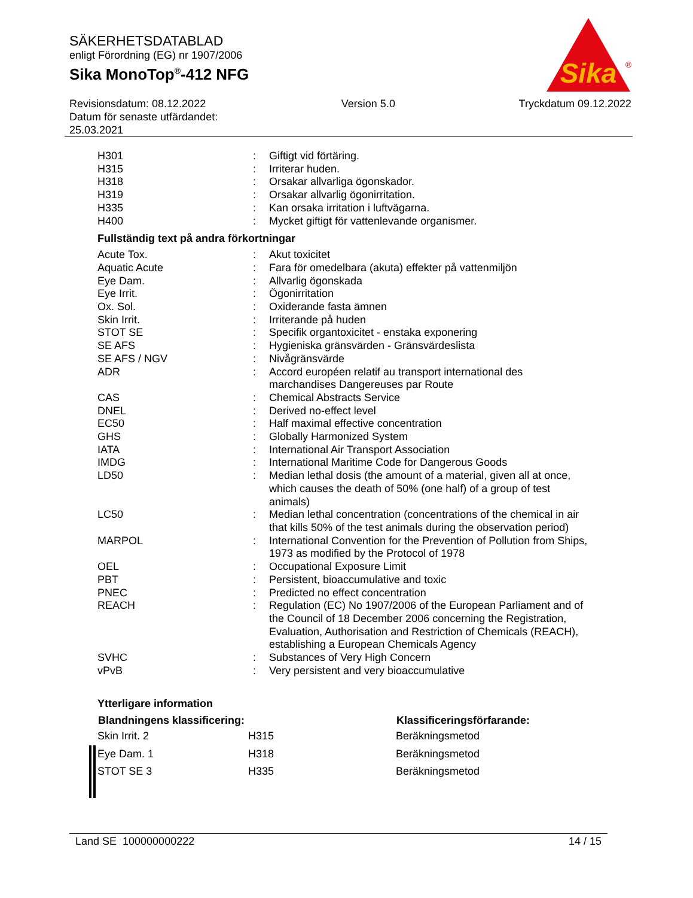SÄKERHETSDATABLAD
enligt Förordning (EG) nr 1907/2006
Sika MonoTop<sup>®</sup>-412 NFG
Sika
®
Revisionsdatum: 08.12.2022
Datum för senaste utfärdandet:
25.03.2021
Version 5.0 Tryckdatum 09.12.2022
| H301 | : | Giftigt vid förtäring. |
| H315 | : | Irriterar huden. |
| H318 | : | Orsakar allvarliga ögonskador. |
| H319 | : | Orsakar allvarlig ögonirritation. |
| H335 | : | Kan orsaka irritation i luftvägarna. |
| H400 | : | Mycket giftigt för vattenlevande organismer. |
Fullständig text på andra förkortningar
| Acute Tox. | : | Akut toxicitet |
| Aquatic Acute | : | Fara för omedelbara (akuta) effekter på vattenmiljön |
| Eye Dam. | : | Allvarlig ögonskada |
| Eye Irrit. | : | Ögonirritation |
| Ox. Sol. | : | Oxiderande fasta ämnen |
| Skin Irrit. | : | Irriterande på huden |
| STOT SE | : | Specifik organtoxicitet - enstaka exponering |
| SE AFS | : | Hygieniska gränsvärden - Gränsvärdeslista |
| SE AFS / NGV | : | Nivågränsvärde |
| ADR | : | Accord européen relatif au transport international des marchandises Dangereuses par Route |
| CAS | : | Chemical Abstracts Service |
| DNEL | : | Derived no-effect level |
| EC50 | : | Half maximal effective concentration |
| GHS | : | Globally Harmonized System |
| IATA | : | International Air Transport Association |
| IMDG | : | International Maritime Code for Dangerous Goods |
| LD50 | : | Median lethal dosis (the amount of a material, given all at once, which causes the death of 50% (one half) of a group of test animals) |
| LC50 | : | Median lethal concentration (concentrations of the chemical in air that kills 50% of the test animals during the observation period) |
| MARPOL | : | International Convention for the Prevention of Pollution from Ships, 1973 as modified by the Protocol of 1978 |
| OEL | : | Occupational Exposure Limit |
| PBT | : | Persistent, bioaccumulative and toxic |
| PNEC | : | Predicted no effect concentration |
| REACH | : | Regulation (EC) No 1907/2006 of the European Parliament and of the Council of 18 December 2006 concerning the Registration, Evaluation, Authorisation and Restriction of Chemicals (REACH), establishing a European Chemicals Agency |
| SVHC | : | Substances of Very High Concern |
| vPvB | : | Very persistent and very bioaccumulative |
Ytterligare information
| Blandningens klassificering: | | Klassificeringsförfarande: |
| --- | --- | --- |
| Skin Irrit. 2 | H315 | Beräkningsmetod |
| Eye Dam. 1 | H318 | Beräkningsmetod |
| STOT SE 3 | H335 | Beräkningsmetod |
Land SE 100000000222 14 / 15